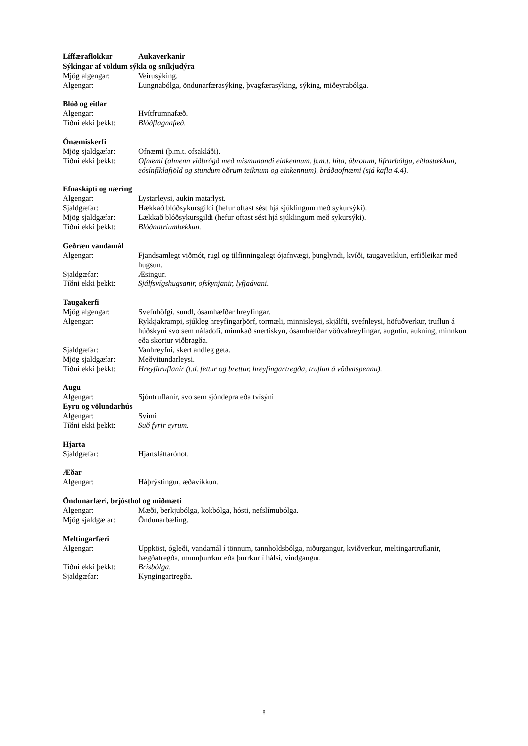| Líffæraflokkur | Aukaverkanir |
| --- | --- |
| Sýkingar af völdum sýkla og sníkjudýra | |
| Mjög algengar: | Veirusýking. |
| Algengar: | Lungnabólga, öndunarfærasýking, þvagfærasýking, sýking, miðeyrabólga. |
| Blóð og eitlar | |
| Algengar: | Hvítfrumnafæð. |
| Tíðni ekki þekkt: | Blóðflagnafæð . |
| Ónæmiskerfi | |
| Mjög sjaldgæfar: | Ofnæmi (þ.m.t. ofsakláði). |
| Tíðni ekki þekkt: | Ofnæmi (almenn viðbrögð með mismunandi einkennum, þ.m.t. hita, úbrotum, lifrarbólgu, eitlastækkun, eósínfíklafjöld og stundum öðrum teiknum og einkennum), bráðaofnæmi (sjá kafla 4.4). |
| Efnaskipti og næring | |
| Algengar: | Lystarleysi, aukin matarlyst. |
| Sjaldgæfar: | Hækkað blóðsykursgildi (hefur oftast sést hjá sjúklingum með sykursýki). |
| Mjög sjaldgæfar: | Lækkað blóðsykursgildi (hefur oftast sést hjá sjúklingum með sykursýki). |
| Tíðni ekki þekkt: | Blóðnatríumlækkun. |
| Geðræn vandamál | |
| Algengar: | Fjandsamlegt viðmót, rugl og tilfinningalegt ójafnvægi, þunglyndi, kvíði, taugaveiklun, erfiðleikar með hugsun. |
| Sjaldgæfar: | Æsingur. |
| Tíðni ekki þekkt: | Sjálfsvígshugsanir, ofskynjanir, lyfjaávani . |
| Taugakerfi | |
| Mjög algengar: | Svefnhöfgi, sundl, ósamhæfðar hreyfingar. |
| Algengar: | Rykkjakrampi, sjúkleg hreyfingarþörf, tormæli, minnisleysi, skjálfti, svefnleysi, höfuðverkur, truflun á húðskyni svo sem náladofi, minnkað snertiskyn, ósamhæfðar vöðvahreyfingar, augntin, aukning, minnkun eða skortur viðbragða. |
| Sjaldgæfar: | Vanhreyfni, skert andleg geta. |
| Mjög sjaldgæfar: | Meðvitundarleysi. |
| Tíðni ekki þekkt: | Hreyfitruflanir (t.d. fettur og brettur, hreyfingartregða, truflun á vöðvaspennu). |
| Augu | |
| Algengar: | Sjóntruflanir, svo sem sjóndepra eða tvísýni |
| Eyru og völundarhús | |
| Algengar: | Svimi |
| Tíðni ekki þekkt: | Suð fyrir eyrum. |
| Hjarta | |
| Sjaldgæfar: | Hjartsláttarónot. |
| Æðar | |
| Algengar: | Háþrýstingur, æðavíkkun. |
| Öndunarfæri, brjósthol og miðmæti | |
| Algengar: | Mæði, berkjubólga, kokbólga, hósti, nefslímubólga. |
| Mjög sjaldgæfar: | Öndunarbæling. |
| Meltingarfæri | |
| Algengar: | Uppköst, ógleði, vandamál í tönnum, tannholdsbólga, niðurgangur, kviðverkur, meltingartruflanir, hægðatregða, munnþurrkur eða þurrkur í hálsi, vindgangur. |
| Tíðni ekki þekkt: | Brisbólga . |
| Sjaldgæfar: | Kyngingartregða. |
8